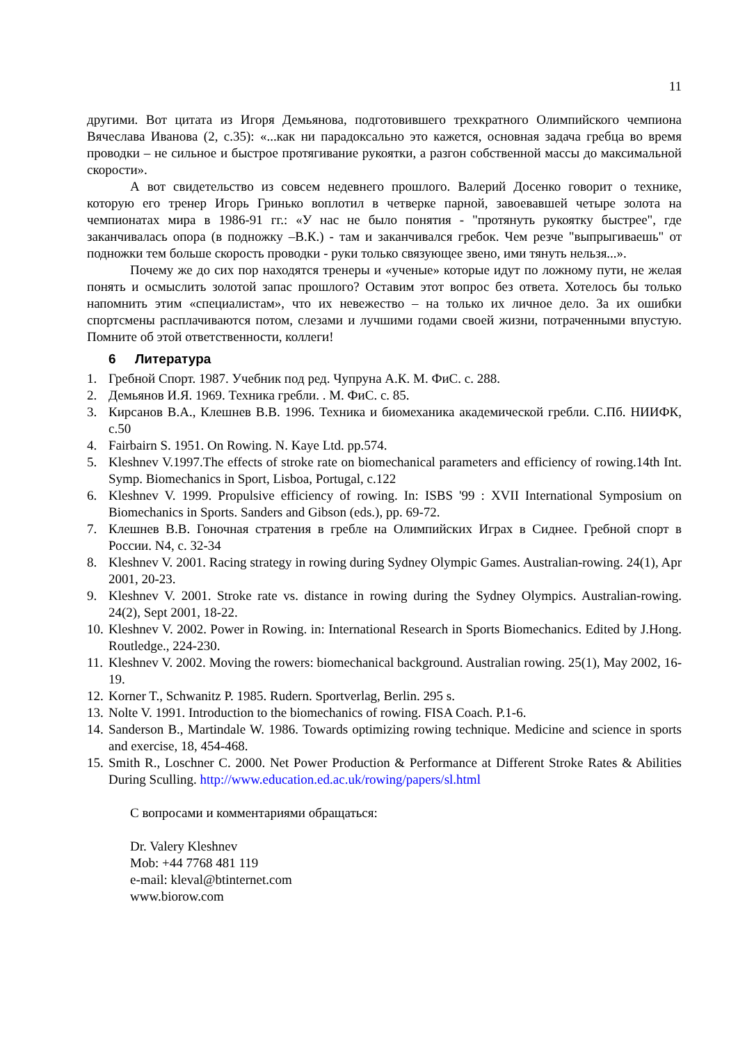11
другими. Вот цитата из Игоря Демьянова, подготовившего трехкратного Олимпийского чемпиона Вячеслава Иванова (2, с.35): «...как ни парадоксально это кажется, основная задача гребца во время проводки – не сильное и быстрое протягивание рукоятки, а разгон собственной массы до максимальной скорости».
А вот свидетельство из совсем недевнего прошлого. Валерий Досенко говорит о технике, которую его тренер Игорь Гринько воплотил в четверке парной, завоевавшей четыре золота на чемпионатах мира в 1986-91 гг.: «У нас не было понятия - "протянуть рукоятку быстрее", где заканчивалась опора (в подножку –В.К.) - там и заканчивался гребок. Чем резче "выпрыгиваешь" от подножки тем больше скорость проводки - руки только связующее звено, ими тянуть нельзя...».
Почему же до сих пор находятся тренеры и «ученые» которые идут по ложному пути, не желая понять и осмыслить золотой запас прошлого? Оставим этот вопрос без ответа. Хотелось бы только напомнить этим «специалистам», что их невежество – на только их личное дело. За их ошибки спортсмены расплачиваются потом, слезами и лучшими годами своей жизни, потраченными впустую. Помните об этой ответственности, коллеги!
6 Литература
1. Гребной Спорт. 1987. Учебник под ред. Чупруна А.К. М. ФиС. с. 288.
2. Демьянов И.Я. 1969. Техника гребли. . М. ФиС. с. 85.
3. Кирсанов В.А., Клешнев В.В. 1996. Техника и биомеханика академической гребли. С.Пб. НИИФК, с.50
4. Fairbairn S. 1951. On Rowing. N. Kaye Ltd. pp.574.
5. Kleshnev V.1997.The effects of stroke rate on biomechanical parameters and efficiency of rowing.14th Int. Symp. Biomechanics in Sport, Lisboa, Portugal, c.122
6. Kleshnev V. 1999. Propulsive efficiency of rowing. In: ISBS '99 : XVII International Symposium on Biomechanics in Sports. Sanders and Gibson (eds.), pp. 69-72.
7. Клешнев В.В. Гоночная стратения в гребле на Олимпийских Играх в Сиднее. Гребной спорт в России. N4, с. 32-34
8. Kleshnev V. 2001. Racing strategy in rowing during Sydney Olympic Games. Australian-rowing. 24(1), Apr 2001, 20-23.
9. Kleshnev V. 2001. Stroke rate vs. distance in rowing during the Sydney Olympics. Australian-rowing. 24(2), Sept 2001, 18-22.
10. Kleshnev V. 2002. Power in Rowing. in: International Research in Sports Biomechanics. Edited by J.Hong. Routledge., 224-230.
11. Kleshnev V. 2002. Moving the rowers: biomechanical background. Australian rowing. 25(1), May 2002, 16-19.
12. Korner T., Schwanitz P. 1985. Rudern. Sportverlag, Berlin. 295 s.
13. Nolte V. 1991. Introduction to the biomechanics of rowing. FISA Coach. P.1-6.
14. Sanderson B., Martindale W. 1986. Towards optimizing rowing technique. Medicine and science in sports and exercise, 18, 454-468.
15. Smith R., Loschner C. 2000. Net Power Production & Performance at Different Stroke Rates & Abilities During Sculling. http://www.education.ed.ac.uk/rowing/papers/sl.html
С вопросами и комментариями обращаться:
Dr. Valery Kleshnev
Mob: +44 7768 481 119
e-mail: kleval@btinternet.com
www.biorow.com